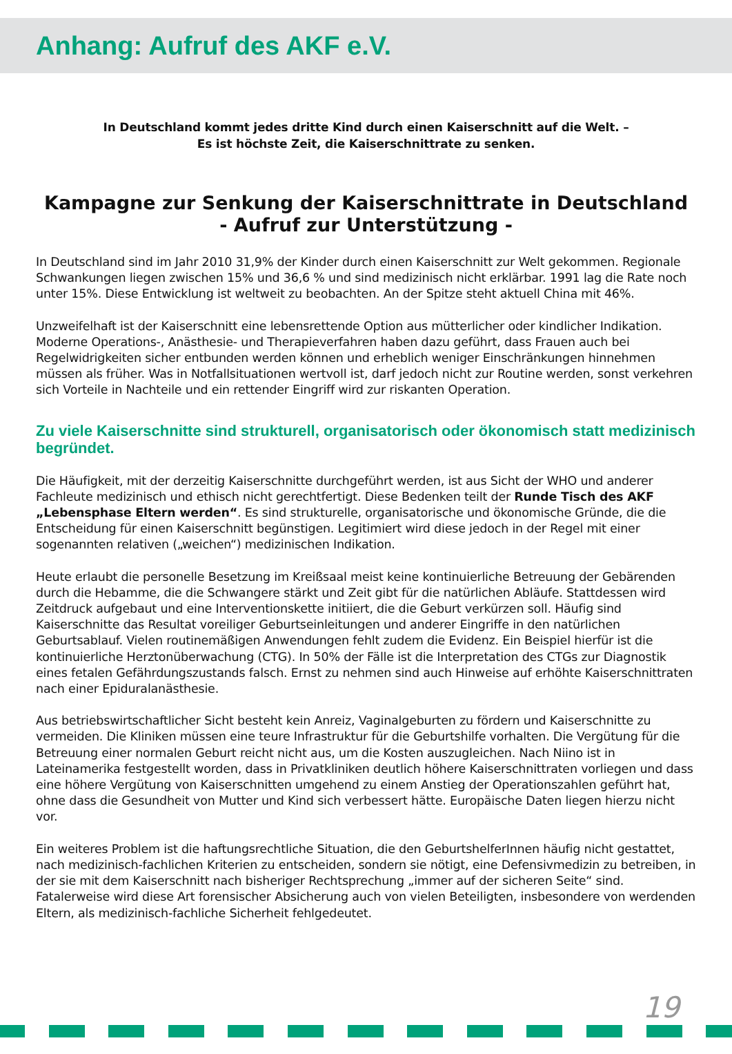Anhang: Aufruf des AKF e.V.
In Deutschland kommt jedes dritte Kind durch einen Kaiserschnitt auf die Welt. –
Es ist höchste Zeit, die Kaiserschnittrate zu senken.
Kampagne zur Senkung der Kaiserschnittrate in Deutschland
- Aufruf zur Unterstützung -
In Deutschland sind im Jahr 2010 31,9% der Kinder durch einen Kaiserschnitt zur Welt gekommen. Regionale Schwankungen liegen zwischen 15% und 36,6 % und sind medizinisch nicht erklärbar. 1991 lag die Rate noch unter 15%. Diese Entwicklung ist weltweit zu beobachten. An der Spitze steht aktuell China mit 46%.
Unzweifelhaft ist der Kaiserschnitt eine lebensrettende Option aus mütterlicher oder kindlicher Indikation. Moderne Operations-, Anästhesie- und Therapieverfahren haben dazu geführt, dass Frauen auch bei Regelwidrigkeiten sicher entbunden werden können und erheblich weniger Einschränkungen hinnehmen müssen als früher. Was in Notfallsituationen wertvoll ist, darf jedoch nicht zur Routine werden, sonst verkehren sich Vorteile in Nachteile und ein rettender Eingriff wird zur riskanten Operation.
Zu viele Kaiserschnitte sind strukturell, organisatorisch oder ökonomisch statt medizinisch begründet.
Die Häufigkeit, mit der derzeitig Kaiserschnitte durchgeführt werden, ist aus Sicht der WHO und anderer Fachleute medizinisch und ethisch nicht gerechtfertigt. Diese Bedenken teilt der Runde Tisch des AKF „Lebensphase Eltern werden“. Es sind strukturelle, organisatorische und ökonomische Gründe, die die Entscheidung für einen Kaiserschnitt begünstigen. Legitimiert wird diese jedoch in der Regel mit einer sogenannten relativen („weichen“) medizinischen Indikation.
Heute erlaubt die personelle Besetzung im Kreißsaal meist keine kontinuierliche Betreuung der Gebärenden durch die Hebamme, die die Schwangere stärkt und Zeit gibt für die natürlichen Abläufe. Stattdessen wird Zeitdruck aufgebaut und eine Interventionskette initiiert, die die Geburt verkürzen soll. Häufig sind Kaiserschnitte das Resultat voreiliger Geburtseinleitungen und anderer Eingriffe in den natürlichen Geburtsablauf. Vielen routinemäßigen Anwendungen fehlt zudem die Evidenz. Ein Beispiel hierfür ist die kontinuierliche Herztonüberwachung (CTG). In 50% der Fälle ist die Interpretation des CTGs zur Diagnostik eines fetalen Gefährdungszustands falsch. Ernst zu nehmen sind auch Hinweise auf erhöhte Kaiserschnittraten nach einer Epiduralanästhesie.
Aus betriebswirtschaftlicher Sicht besteht kein Anreiz, Vaginalgeburten zu fördern und Kaiserschnitte zu vermeiden. Die Kliniken müssen eine teure Infrastruktur für die Geburtshilfe vorhalten. Die Vergütung für die Betreuung einer normalen Geburt reicht nicht aus, um die Kosten auszugleichen. Nach Niino ist in Lateinamerika festgestellt worden, dass in Privatkliniken deutlich höhere Kaiserschnittraten vorliegen und dass eine höhere Vergütung von Kaiserschnitten umgehend zu einem Anstieg der Operationszahlen geführt hat, ohne dass die Gesundheit von Mutter und Kind sich verbessert hätte. Europäische Daten liegen hierzu nicht vor.
Ein weiteres Problem ist die haftungsrechtliche Situation, die den GeburtshelferInnen häufig nicht gestattet, nach medizinisch-fachlichen Kriterien zu entscheiden, sondern sie nötigt, eine Defensivmedizin zu betreiben, in der sie mit dem Kaiserschnitt nach bisheriger Rechtsprechung „immer auf der sicheren Seite“ sind. Fatalerweise wird diese Art forensischer Absicherung auch von vielen Beteiligten, insbesondere von werdenden Eltern, als medizinisch-fachliche Sicherheit fehlgedeutet.
19